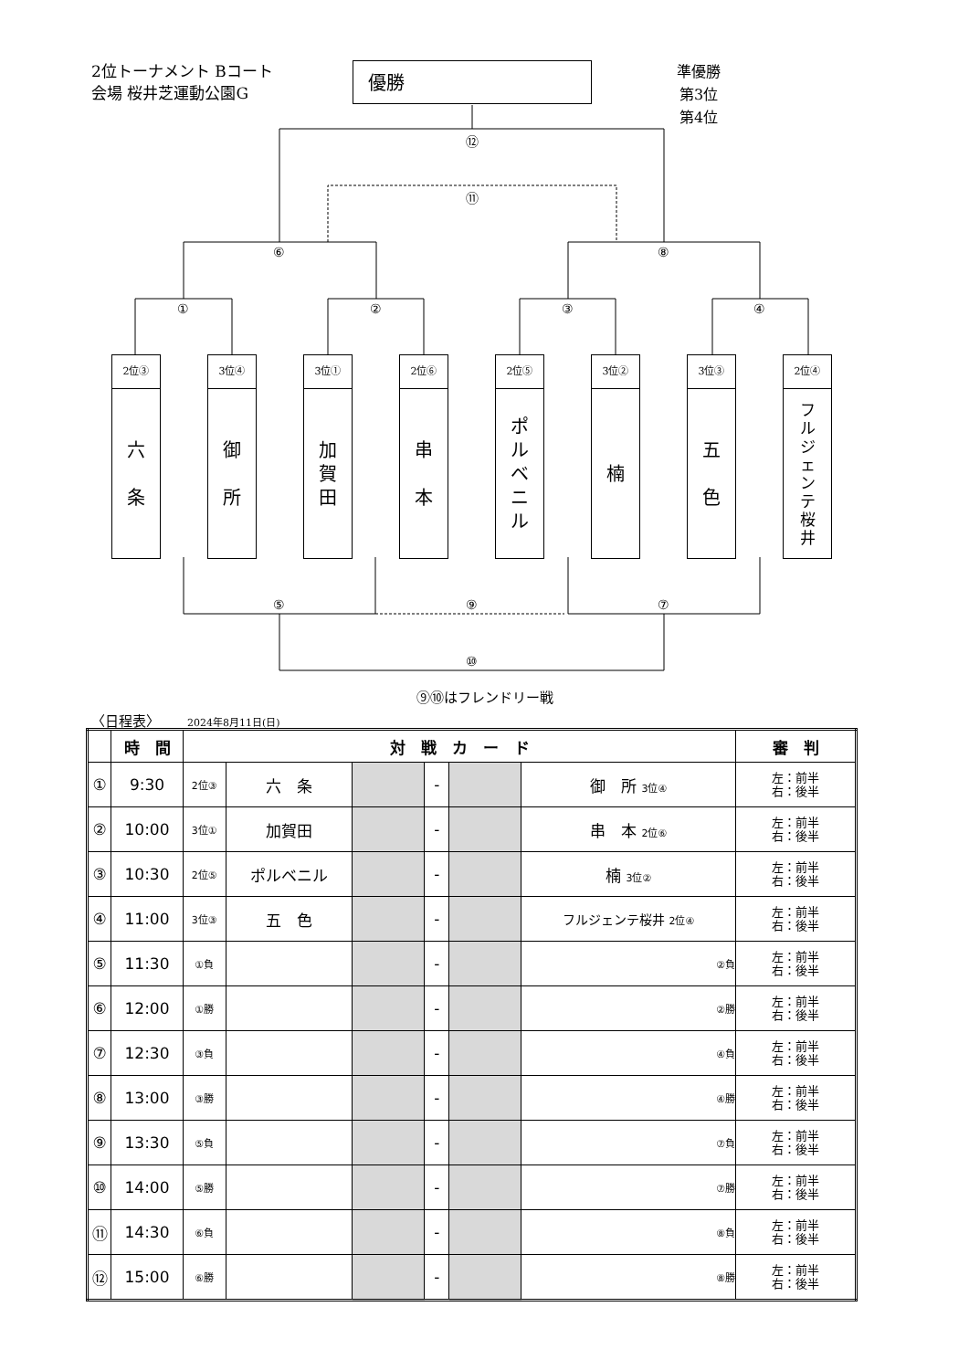2位トーナメント Bコート
会場 桜井芝運動公園G
優勝
準優勝
第3位
第4位
⑫
⑪
⑥ ⑧
① ② ③ ④
2位③
六
条
3位④
御
所
3位①
加
賀
田
2位⑥
串
本
2位⑤
ポ
ル
ベ
ニ
ル
3位②
楠
3位③
五
色
2位④
フ
ル
ジ
ェ
ン
テ
桜
井
⑤ ⑨ ⑦
⑩
⑨⑩はフレンドリー戦
〈日程表〉 2024年8月11日(日)
| | 時 間 | 対 戦 カ ー ド | | | | | | 審 判 |
| --- | --- | --- | --- | --- | --- | --- | --- | --- |
| ① | 9:30 | 2位③ | 六 条 | | - | | 御 所 3位④ | 左：前半 右：後半 |
| ② | 10:00 | 3位① | 加賀田 | | - | | 串 本 2位⑥ | 左：前半 右：後半 |
| ③ | 10:30 | 2位⑤ | ポルベニル | | - | | 楠 3位② | 左：前半 右：後半 |
| ④ | 11:00 | 3位③ | 五 色 | | - | | フルジェンテ桜井 2位④ | 左：前半 右：後半 |
| ⑤ | 11:30 | ①負 | | | - | | ②負 | 左：前半 右：後半 |
| ⑥ | 12:00 | ①勝 | | | - | | ②勝 | 左：前半 右：後半 |
| ⑦ | 12:30 | ③負 | | | - | | ④負 | 左：前半 右：後半 |
| ⑧ | 13:00 | ③勝 | | | - | | ④勝 | 左：前半 右：後半 |
| ⑨ | 13:30 | ⑤負 | | | - | | ⑦負 | 左：前半 右：後半 |
| ⑩ | 14:00 | ⑤勝 | | | - | | ⑦勝 | 左：前半 右：後半 |
| ⑪ | 14:30 | ⑥負 | | | - | | ⑧負 | 左：前半 右：後半 |
| ⑫ | 15:00 | ⑥勝 | | | - | | ⑧勝 | 左：前半 右：後半 |